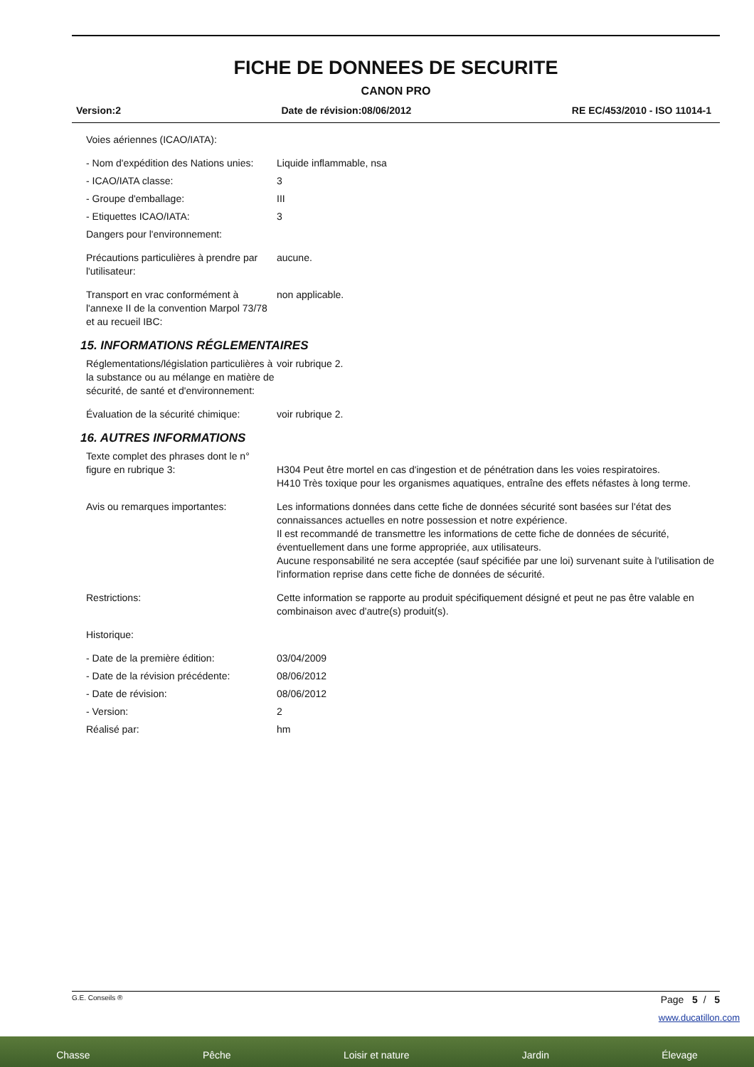FICHE DE DONNEES DE SECURITE
CANON PRO
Version:2 Date de révision:08/06/2012 RE EC/453/2010 - ISO 11014-1
Voies aériennes (ICAO/IATA):
- Nom d'expédition des Nations unies:
Liquide inflammable, nsa
- ICAO/IATA classe: 3
- Groupe d'emballage: III
- Etiquettes ICAO/IATA: 3
Dangers pour l'environnement:
Précautions particulières à prendre par l'utilisateur:
aucune.
Transport en vrac conformément à l'annexe II de la convention Marpol 73/78 et au recueil IBC:
non applicable.
15. INFORMATIONS RÉGLEMENTAIRES
Réglementations/législation particulières à la substance ou au mélange en matière de sécurité, de santé et d'environnement:
voir rubrique 2.
Évaluation de la sécurité chimique:
voir rubrique 2.
16. AUTRES INFORMATIONS
Texte complet des phrases dont le n° figure en rubrique 3:
H304 Peut être mortel en cas d'ingestion et de pénétration dans les voies respiratoires.
H410 Très toxique pour les organismes aquatiques, entraîne des effets néfastes à long terme.
Avis ou remarques importantes: Les informations données dans cette fiche de données sécurité sont basées sur l'état des connaissances actuelles en notre possession et notre expérience.
Il est recommandé de transmettre les informations de cette fiche de données de sécurité, éventuellement dans une forme appropriée, aux utilisateurs.
Aucune responsabilité ne sera acceptée (sauf spécifiée par une loi) survenant suite à l'utilisation de l'information reprise dans cette fiche de données de sécurité.
Restrictions: Cette information se rapporte au produit spécifiquement désigné et peut ne pas être valable en combinaison avec d'autre(s) produit(s).
Historique:
- Date de la première édition: 03/04/2009
- Date de la révision précédente:
08/06/2012
- Date de révision: 08/06/2012
- Version: 2
Réalisé par: hm
G.E. Conseils ® Page 5 / 5
www.ducatillon.com
Chasse Pêche Loisir et nature Jardin Élevage